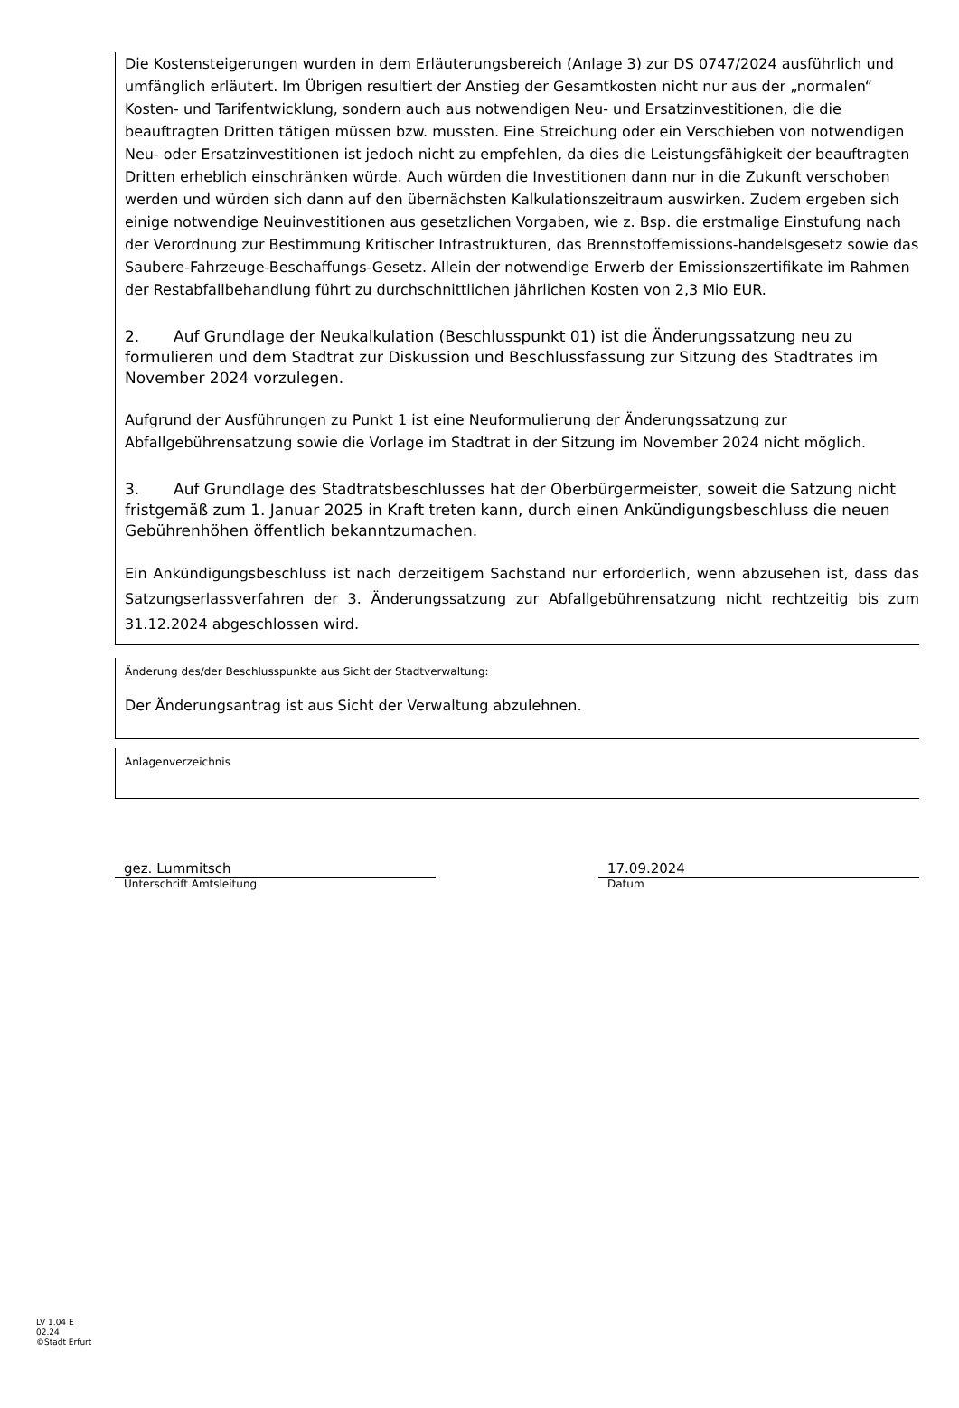Die Kostensteigerungen wurden in dem Erläuterungsbereich (Anlage 3) zur DS 0747/2024 ausführlich und umfänglich erläutert. Im Übrigen resultiert der Anstieg der Gesamtkosten nicht nur aus der „normalen“ Kosten- und Tarifentwicklung, sondern auch aus notwendigen Neu- und Ersatzinvestitionen, die die beauftragten Dritten tätigen müssen bzw. mussten. Eine Streichung oder ein Verschieben von notwendigen Neu- oder Ersatzinvestitionen ist jedoch nicht zu empfehlen, da dies die Leistungsfähigkeit der beauftragten Dritten erheblich einschränken würde. Auch würden die Investitionen dann nur in die Zukunft verschoben werden und würden sich dann auf den übernächsten Kalkulationszeitraum auswirken. Zudem ergeben sich einige notwendige Neuinvestitionen aus gesetzlichen Vorgaben, wie z. Bsp. die erstmalige Einstufung nach der Verordnung zur Bestimmung Kritischer Infrastrukturen, das Brennstoffemissions-handelsgesetz sowie das Saubere-Fahrzeuge-Beschaffungs-Gesetz. Allein der notwendige Erwerb der Emissionszertifikate im Rahmen der Restabfallbehandlung führt zu durchschnittlichen jährlichen Kosten von 2,3 Mio EUR.
2. Auf Grundlage der Neukalkulation (Beschlusspunkt 01) ist die Änderungssatzung neu zu formulieren und dem Stadtrat zur Diskussion und Beschlussfassung zur Sitzung des Stadtrates im November 2024 vorzulegen.
Aufgrund der Ausführungen zu Punkt 1 ist eine Neuformulierung der Änderungssatzung zur Abfallgebührensatzung sowie die Vorlage im Stadtrat in der Sitzung im November 2024 nicht möglich.
3. Auf Grundlage des Stadtratsbeschlusses hat der Oberbürgermeister, soweit die Satzung nicht fristgemäß zum 1. Januar 2025 in Kraft treten kann, durch einen Ankündigungsbeschluss die neuen Gebührenhöhen öffentlich bekanntzumachen.
Ein Ankündigungsbeschluss ist nach derzeitigem Sachstand nur erforderlich, wenn abzusehen ist, dass das Satzungserlassverfahren der 3. Änderungssatzung zur Abfallgebührensatzung nicht rechtzeitig bis zum 31.12.2024 abgeschlossen wird.
Änderung des/der Beschlusspunkte aus Sicht der Stadtverwaltung:
Der Änderungsantrag ist aus Sicht der Verwaltung abzulehnen.
Anlagenverzeichnis
gez. Lummitsch
Unterschrift Amtsleitung
17.09.2024
Datum
LV 1.04 E
02.24
©Stadt Erfurt